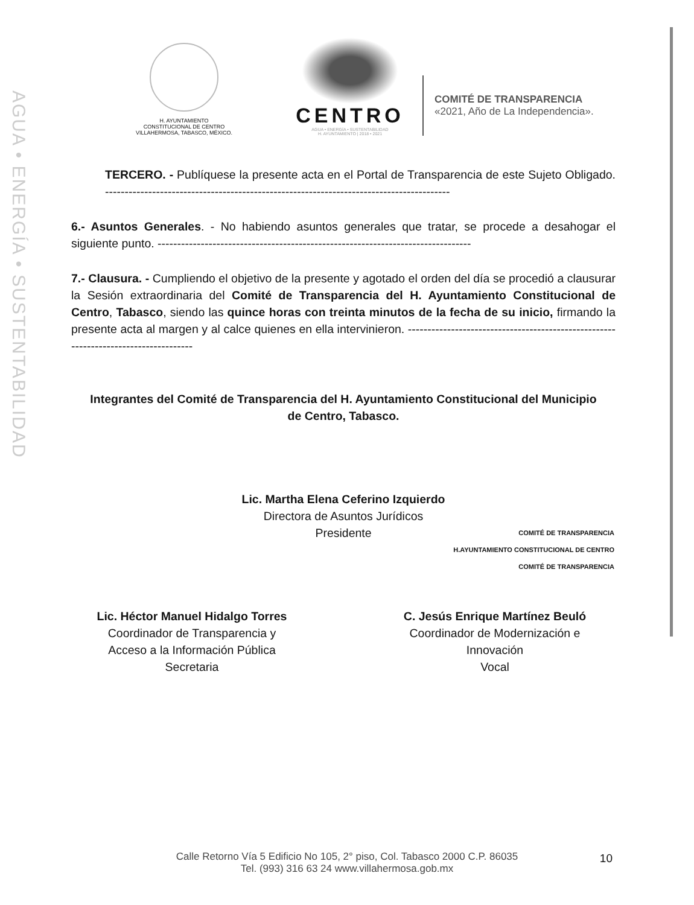AGUA • ENERGÍA • SUSTENTABILIDAD
H. AYUNTAMIENTO
CONSTITUCIONAL DE CENTRO
VILLAHERMOSA, TABASCO, MÉXICO.
CENTRO
AGUA • ENERGÍA • SUSTENTABILIDAD
H. AYUNTAMIENTO | 2018 • 2021
COMITÉ DE TRANSPARENCIA
«2021, Año de La Independencia».
TERCERO. - Publíquese la presente acta en el Portal de Transparencia de este Sujeto Obligado. ----------------------------------------------------------------------------------------
6.- Asuntos Generales. - No habiendo asuntos generales que tratar, se procede a desahogar el siguiente punto. --------------------------------------------------------------------------------
7.- Clausura. - Cumpliendo el objetivo de la presente y agotado el orden del día se procedió a clausurar la Sesión extraordinaria del Comité de Transparencia del H. Ayuntamiento Constitucional de Centro, Tabasco, siendo las quince horas con treinta minutos de la fecha de su inicio, firmando la presente acta al margen y al calce quienes en ella intervinieron. ------------------------------------------------------------------------------------
Integrantes del Comité de Transparencia del H. Ayuntamiento Constitucional del Municipio de Centro, Tabasco.
Lic. Martha Elena Ceferino Izquierdo
Directora de Asuntos Jurídicos
Presidente
Lic. Héctor Manuel Hidalgo Torres
Coordinador de Transparencia y
Acceso a la Información Pública
Secretaria
C. Jesús Enrique Martínez Beuló
Coordinador de Modernización e
Innovación
Vocal
COMITÉ DE TRANSPARENCIA
H.AYUNTAMIENTO CONSTITUCIONAL DE CENTRO
COMITÉ DE TRANSPARENCIA
Calle Retorno Vía 5 Edificio No 105, 2° piso, Col. Tabasco 2000 C.P. 86035
Tel. (993) 316 63 24 www.villahermosa.gob.mx
10